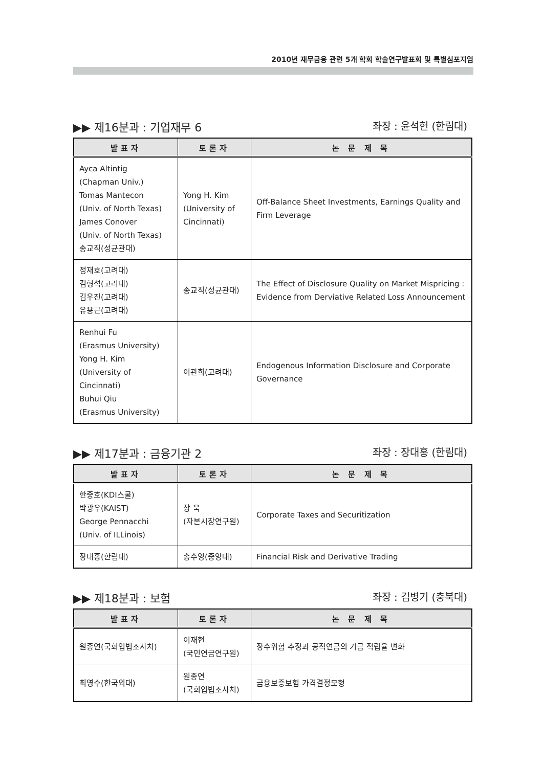2010년 재무금융 관련 5개 학회 학술연구발표회 및 특별심포지엄
▶▶ 제16분과 : 기업재무 6 좌장 : 윤석헌 (한림대)
| 발표자 | 토론자 | 논 문 제 목 |
| --- | --- | --- |
| Ayca Altintig (Chapman Univ.) Tomas Mantecon (Univ. of North Texas) James Conover (Univ. of North Texas) 송교직(성균관대) | Yong H. Kim (University of Cincinnati) | Off-Balance Sheet Investments, Earnings Quality and Firm Leverage |
| 정재호(고려대) 김형석(고려대) 김우진(고려대) 유용근(고려대) | 송교직(성균관대) | The Effect of Disclosure Quality on Market Mispricing : Evidence from Derviative Related Loss Announcement |
| Renhui Fu (Erasmus University) Yong H. Kim (University of Cincinnati) Buhui Qiu (Erasmus University) | 이관희(고려대) | Endogenous Information Disclosure and Corporate Governance |
▶▶ 제17분과 : 금융기관 2 좌장 : 장대홍 (한림대)
| 발표자 | 토론자 | 논 문 제 목 |
| --- | --- | --- |
| 한중호(KDI스쿨) 박광우(KAIST) George Pennacchi (Univ. of ILLinois) | 장 욱 (자본시장연구원) | Corporate Taxes and Securitization |
| 장대홍(한림대) | 송수영(중앙대) | Financial Risk and Derivative Trading |
▶▶ 제18분과 : 보험 좌장 : 김병기 (충북대)
| 발표자 | 토론자 | 논 문 제 목 |
| --- | --- | --- |
| 원종연(국회입법조사처) | 이재현 (국민연금연구원) | 장수위험 추정과 공적연금의 기금 적립율 변화 |
| 최영수(한국외대) | 원종연 (국회입법조사처) | 금융보증보험 가격결정모형 |